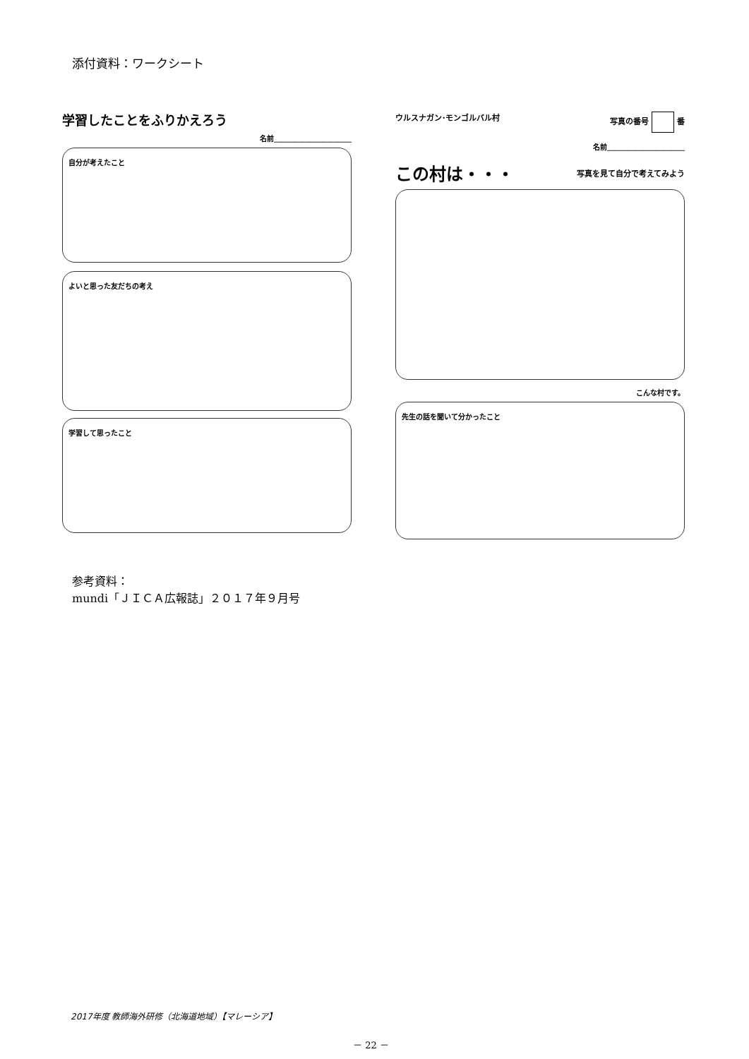添付資料：ワークシート
学習したことをふりかえろう
名前＿＿＿＿＿＿＿＿＿＿＿
自分が考えたこと
よいと思った友だちの考え
学習して思ったこと
ウルスナガン･モンゴルバル村 写真の番号 番
名前＿＿＿＿＿＿＿＿＿＿＿
この村は・・・
写真を見て自分で考えてみよう
こんな村です。
先生の話を聞いて分かったこと
参考資料：
mundi「ＪＩＣＡ広報誌」２０１７年９月号
2017年度 教師海外研修（北海道地域）【マレーシア】
－ 22 －